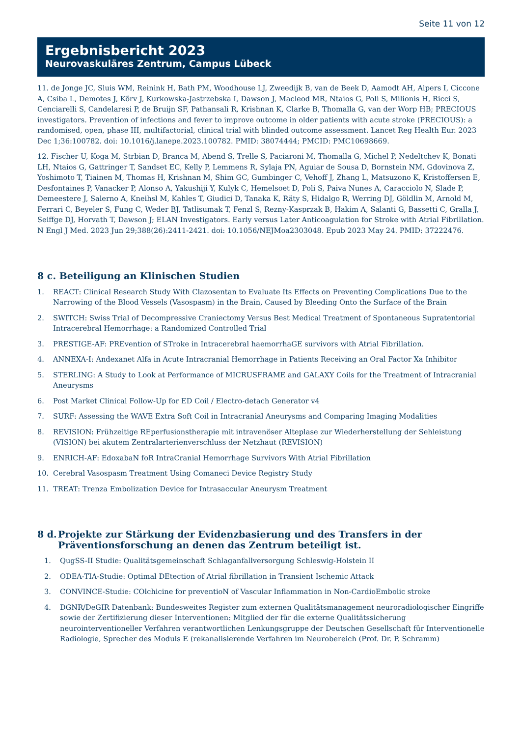Seite 11 von 12
Ergebnisbericht 2023
Neurovaskuläres Zentrum, Campus Lübeck
11. de Jonge JC, Sluis WM, Reinink H, Bath PM, Woodhouse LJ, Zweedijk B, van de Beek D, Aamodt AH, Alpers I, Ciccone A, Csiba L, Demotes J, Kõrv J, Kurkowska-Jastrzebska I, Dawson J, Macleod MR, Ntaios G, Poli S, Milionis H, Ricci S, Cenciarelli S, Candelaresi P, de Bruijn SF, Pathansali R, Krishnan K, Clarke B, Thomalla G, van der Worp HB; PRECIOUS investigators. Prevention of infections and fever to improve outcome in older patients with acute stroke (PRECIOUS): a randomised, open, phase III, multifactorial, clinical trial with blinded outcome assessment. Lancet Reg Health Eur. 2023 Dec 1;36:100782. doi: 10.1016/j.lanepe.2023.100782. PMID: 38074444; PMCID: PMC10698669.
12. Fischer U, Koga M, Strbian D, Branca M, Abend S, Trelle S, Paciaroni M, Thomalla G, Michel P, Nedeltchev K, Bonati LH, Ntaios G, Gattringer T, Sandset EC, Kelly P, Lemmens R, Sylaja PN, Aguiar de Sousa D, Bornstein NM, Gdovinova Z, Yoshimoto T, Tiainen M, Thomas H, Krishnan M, Shim GC, Gumbinger C, Vehoff J, Zhang L, Matsuzono K, Kristoffersen E, Desfontaines P, Vanacker P, Alonso A, Yakushiji Y, Kulyk C, Hemelsoet D, Poli S, Paiva Nunes A, Caracciolo N, Slade P, Demeestere J, Salerno A, Kneihsl M, Kahles T, Giudici D, Tanaka K, Räty S, Hidalgo R, Werring DJ, Göldlin M, Arnold M, Ferrari C, Beyeler S, Fung C, Weder BJ, Tatlisumak T, Fenzl S, Rezny-Kasprzak B, Hakim A, Salanti G, Bassetti C, Gralla J, Seiffge DJ, Horvath T, Dawson J; ELAN Investigators. Early versus Later Anticoagulation for Stroke with Atrial Fibrillation. N Engl J Med. 2023 Jun 29;388(26):2411-2421. doi: 10.1056/NEJMoa2303048. Epub 2023 May 24. PMID: 37222476.
8 c. Beteiligung an Klinischen Studien
1. REACT: Clinical Research Study With Clazosentan to Evaluate Its Effects on Preventing Complications Due to the Narrowing of the Blood Vessels (Vasospasm) in the Brain, Caused by Bleeding Onto the Surface of the Brain
2. SWITCH: Swiss Trial of Decompressive Craniectomy Versus Best Medical Treatment of Spontaneous Supratentorial Intracerebral Hemorrhage: a Randomized Controlled Trial
3. PRESTIGE-AF: PREvention of STroke in Intracerebral haemorrhaGE survivors with Atrial Fibrillation.
4. ANNEXA-I: Andexanet Alfa in Acute Intracranial Hemorrhage in Patients Receiving an Oral Factor Xa Inhibitor
5. STERLING: A Study to Look at Performance of MICRUSFRAME and GALAXY Coils for the Treatment of Intracranial Aneurysms
6. Post Market Clinical Follow-Up for ED Coil / Electro-detach Generator v4
7. SURF: Assessing the WAVE Extra Soft Coil in Intracranial Aneurysms and Comparing Imaging Modalities
8. REVISION: Frühzeitige REperfusionstherapie mit intravenöser Alteplase zur Wiederherstellung der Sehleistung (VISION) bei akutem Zentralarterienverschluss der Netzhaut (REVISION)
9. ENRICH-AF: EdoxabaN foR IntraCranial Hemorrhage Survivors With Atrial Fibrillation
10. Cerebral Vasospasm Treatment Using Comaneci Device Registry Study
11. TREAT: Trenza Embolization Device for Intrasaccular Aneurysm Treatment
8 d. Projekte zur Stärkung der Evidenzbasierung und des Transfers in der Präventionsforschung an denen das Zentrum beteiligt ist.
1. QugSS-II Studie: Qualitätsgemeinschaft Schlaganfallversorgung Schleswig-Holstein II
2. ODEA-TIA-Studie: Optimal DEtection of Atrial fibrillation in Transient Ischemic Attack
3. CONVINCE-Studie: COlchicine for preventioN of Vascular Inflammation in Non-CardioEmbolic stroke
4. DGNR/DeGIR Datenbank: Bundesweites Register zum externen Qualitätsmanagement neuroradiologischer Eingriffe sowie der Zertifizierung dieser Interventionen: Mitglied der für die externe Qualitätssicherung neurointerventioneller Verfahren verantwortlichen Lenkungsgruppe der Deutschen Gesellschaft für Interventionelle Radiologie, Sprecher des Moduls E (rekanalisierende Verfahren im Neurobereich (Prof. Dr. P. Schramm)